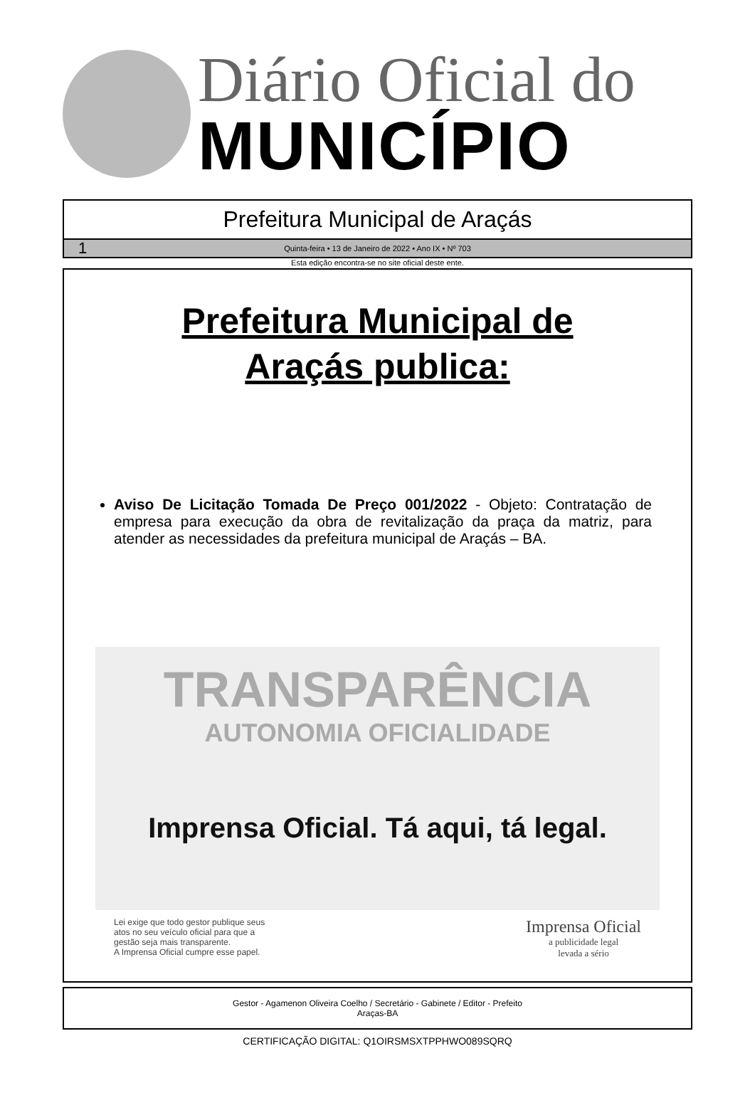Diário Oficial do
MUNICÍPIO
Prefeitura Municipal de Araçás
1 Quinta-feira • 13 de Janeiro de 2022 • Ano IX • Nº 703
Esta edição encontra-se no site oficial deste ente.
Prefeitura Municipal de
Araçás publica:
Aviso De Licitação Tomada De Preço 001/2022 - Objeto: Contratação de empresa para execução da obra de revitalização da praça da matriz, para atender as necessidades da prefeitura municipal de Araçás – BA.
TRANSPARÊNCIA
AUTONOMIA OFICIALIDADE
Imprensa Oficial. Tá aqui, tá legal.
Lei exige que todo gestor publique seus
atos no seu veículo oficial para que a
gestão seja mais transparente.
A Imprensa Oficial cumpre esse papel.
Imprensa Oficial
a publicidade legal
levada a sério
Gestor - Agamenon Oliveira Coelho / Secretário - Gabinete / Editor - Prefeito
Araças-BA
CERTIFICAÇÃO DIGITAL: Q1OIRSMSXTPPHWO089SQRQ